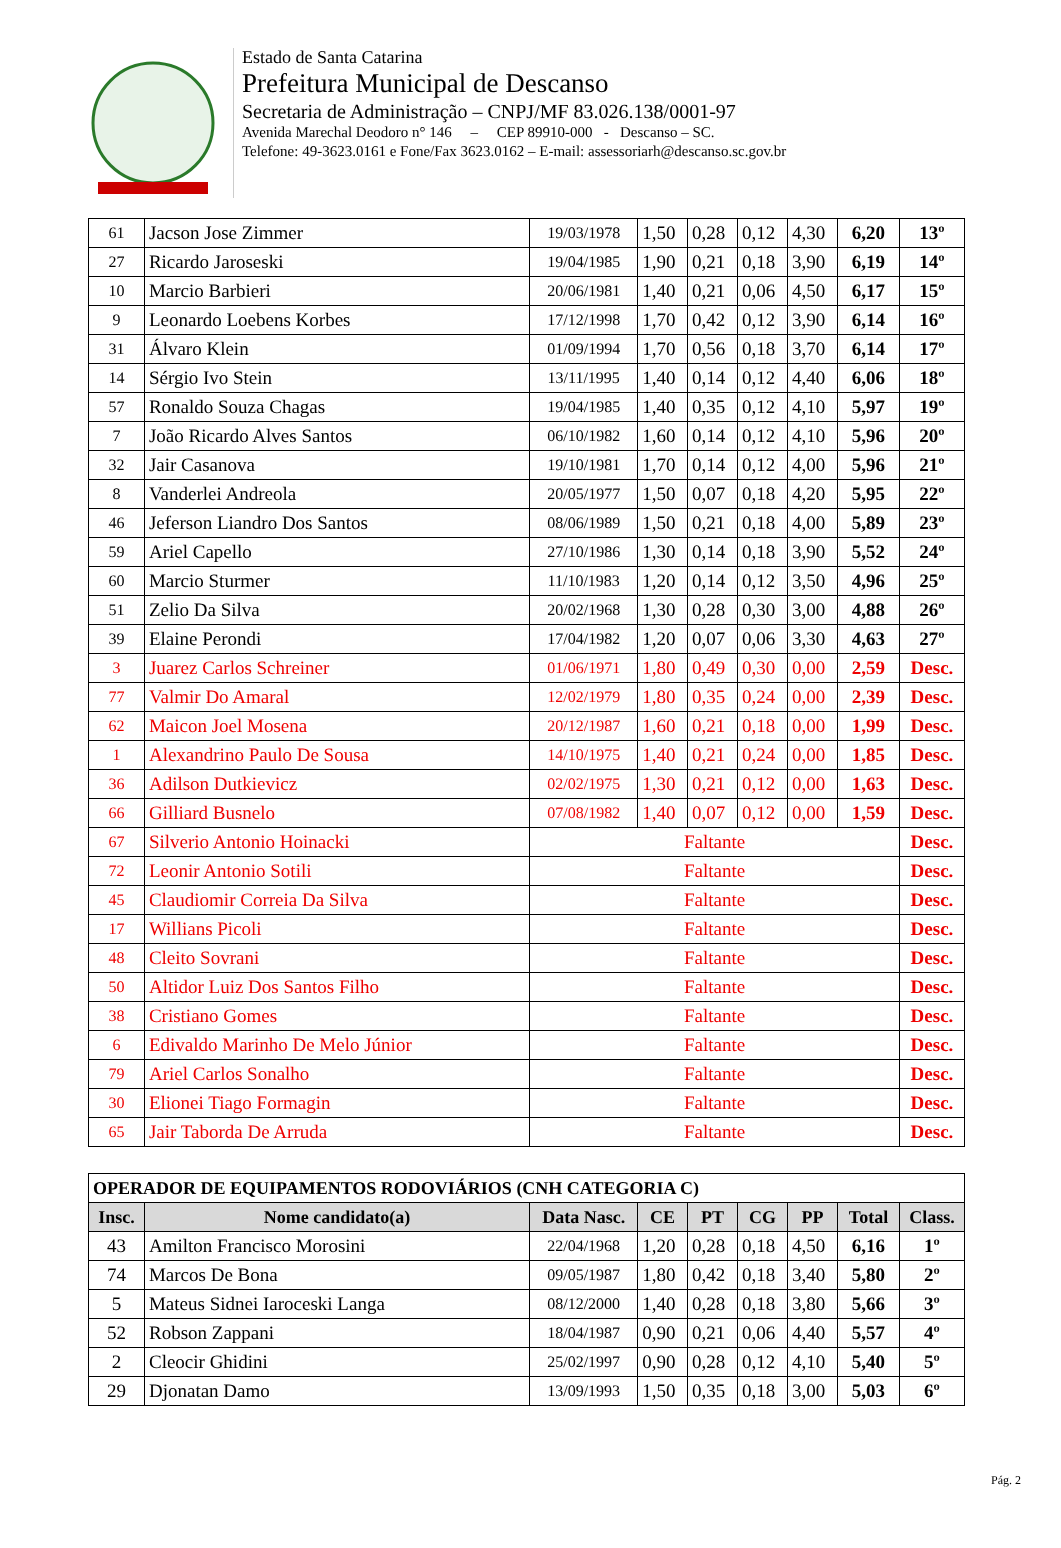Estado de Santa Catarina
Prefeitura Municipal de Descanso
Secretaria de Administração – CNPJ/MF 83.026.138/0001-97
Avenida Marechal Deodoro n° 146 – CEP 89910-000 - Descanso – SC.
Telefone: 49-3623.0161 e Fone/Fax 3623.0162 – E-mail: assessoriarh@descanso.sc.gov.br
| 61 | Jacson Jose Zimmer | 19/03/1978 | 1,50 | 0,28 | 0,12 | 4,30 | 6,20 | 13º |
| 27 | Ricardo Jaroseski | 19/04/1985 | 1,90 | 0,21 | 0,18 | 3,90 | 6,19 | 14º |
| 10 | Marcio Barbieri | 20/06/1981 | 1,40 | 0,21 | 0,06 | 4,50 | 6,17 | 15º |
| 9 | Leonardo Loebens Korbes | 17/12/1998 | 1,70 | 0,42 | 0,12 | 3,90 | 6,14 | 16º |
| 31 | Álvaro Klein | 01/09/1994 | 1,70 | 0,56 | 0,18 | 3,70 | 6,14 | 17º |
| 14 | Sérgio Ivo Stein | 13/11/1995 | 1,40 | 0,14 | 0,12 | 4,40 | 6,06 | 18º |
| 57 | Ronaldo Souza Chagas | 19/04/1985 | 1,40 | 0,35 | 0,12 | 4,10 | 5,97 | 19º |
| 7 | João Ricardo Alves Santos | 06/10/1982 | 1,60 | 0,14 | 0,12 | 4,10 | 5,96 | 20º |
| 32 | Jair Casanova | 19/10/1981 | 1,70 | 0,14 | 0,12 | 4,00 | 5,96 | 21º |
| 8 | Vanderlei Andreola | 20/05/1977 | 1,50 | 0,07 | 0,18 | 4,20 | 5,95 | 22º |
| 46 | Jeferson Liandro Dos Santos | 08/06/1989 | 1,50 | 0,21 | 0,18 | 4,00 | 5,89 | 23º |
| 59 | Ariel Capello | 27/10/1986 | 1,30 | 0,14 | 0,18 | 3,90 | 5,52 | 24º |
| 60 | Marcio Sturmer | 11/10/1983 | 1,20 | 0,14 | 0,12 | 3,50 | 4,96 | 25º |
| 51 | Zelio Da Silva | 20/02/1968 | 1,30 | 0,28 | 0,30 | 3,00 | 4,88 | 26º |
| 39 | Elaine Perondi | 17/04/1982 | 1,20 | 0,07 | 0,06 | 3,30 | 4,63 | 27º |
| 3 | Juarez Carlos Schreiner | 01/06/1971 | 1,80 | 0,49 | 0,30 | 0,00 | 2,59 | Desc. |
| 77 | Valmir Do Amaral | 12/02/1979 | 1,80 | 0,35 | 0,24 | 0,00 | 2,39 | Desc. |
| 62 | Maicon Joel Mosena | 20/12/1987 | 1,60 | 0,21 | 0,18 | 0,00 | 1,99 | Desc. |
| 1 | Alexandrino Paulo De Sousa | 14/10/1975 | 1,40 | 0,21 | 0,24 | 0,00 | 1,85 | Desc. |
| 36 | Adilson Dutkievicz | 02/02/1975 | 1,30 | 0,21 | 0,12 | 0,00 | 1,63 | Desc. |
| 66 | Gilliard Busnelo | 07/08/1982 | 1,40 | 0,07 | 0,12 | 0,00 | 1,59 | Desc. |
| 67 | Silverio Antonio Hoinacki | Faltante | | | | | | Desc. |
| 72 | Leonir Antonio Sotili | Faltante | | | | | | Desc. |
| 45 | Claudiomir Correia Da Silva | Faltante | | | | | | Desc. |
| 17 | Willians Picoli | Faltante | | | | | | Desc. |
| 48 | Cleito Sovrani | Faltante | | | | | | Desc. |
| 50 | Altidor Luiz Dos Santos Filho | Faltante | | | | | | Desc. |
| 38 | Cristiano Gomes | Faltante | | | | | | Desc. |
| 6 | Edivaldo Marinho De Melo Júnior | Faltante | | | | | | Desc. |
| 79 | Ariel Carlos Sonalho | Faltante | | | | | | Desc. |
| 30 | Elionei Tiago Formagin | Faltante | | | | | | Desc. |
| 65 | Jair Taborda De Arruda | Faltante | | | | | | Desc. |
| OPERADOR DE EQUIPAMENTOS RODOVIÁRIOS (CNH CATEGORIA C) | | | | | | | | |
| Insc. | Nome candidato(a) | Data Nasc. | CE | PT | CG | PP | Total | Class. |
| 43 | Amilton Francisco Morosini | 22/04/1968 | 1,20 | 0,28 | 0,18 | 4,50 | 6,16 | 1º |
| 74 | Marcos De Bona | 09/05/1987 | 1,80 | 0,42 | 0,18 | 3,40 | 5,80 | 2º |
| 5 | Mateus Sidnei Iaroceski Langa | 08/12/2000 | 1,40 | 0,28 | 0,18 | 3,80 | 5,66 | 3º |
| 52 | Robson Zappani | 18/04/1987 | 0,90 | 0,21 | 0,06 | 4,40 | 5,57 | 4º |
| 2 | Cleocir Ghidini | 25/02/1997 | 0,90 | 0,28 | 0,12 | 4,10 | 5,40 | 5º |
| 29 | Djonatan Damo | 13/09/1993 | 1,50 | 0,35 | 0,18 | 3,00 | 5,03 | 6º |
Pág. 2